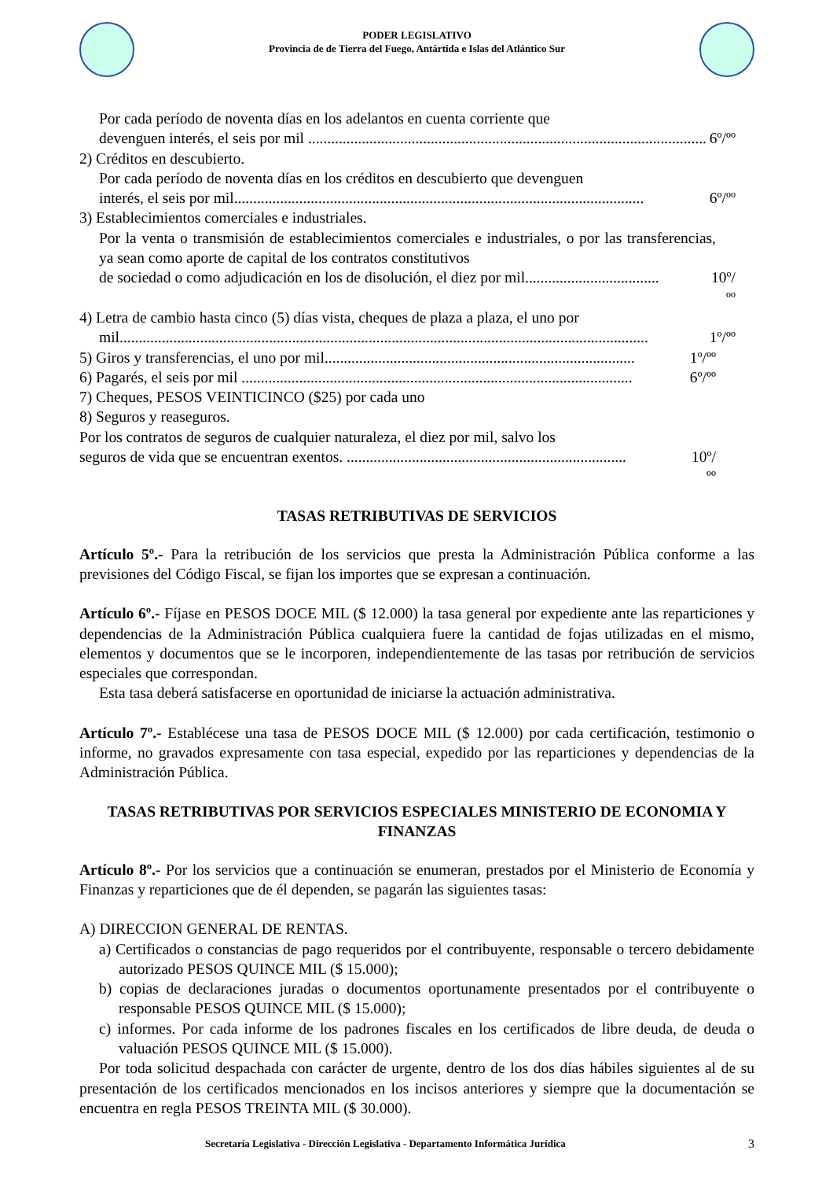PODER LEGISLATIVO
Provincia de de Tierra del Fuego, Antártida e Islas del Atlántico Sur
Por cada período de noventa días en los adelantos en cuenta corriente que
devenguen interés, el seis por mil ........................................................................................................ 6º/ºº
2) Créditos en descubierto.
Por cada período de noventa días en los créditos en descubierto que devenguen
interés, el seis por mil........................................................................................................... 6º/ºº
3) Establecimientos comerciales e industriales.
Por la venta o transmisión de establecimientos comerciales e industriales, o por las transferencias, ya sean como aporte de capital de los contratos constitutivos
de sociedad o como adjudicación en los de disolución, el diez por mil................................... 10º/ºº
4) Letra de cambio hasta cinco (5) días vista, cheques de plaza a plaza, el uno por
mil.......................................................................................................................................... 1º/ºº
5) Giros y transferencias, el uno por mil................................................................................. 1º/ºº
6) Pagarés, el seis por mil ...................................................................................................... 6º/ºº
7) Cheques, PESOS VEINTICINCO ($25) por cada uno
8) Seguros y reaseguros.
Por los contratos de seguros de cualquier naturaleza, el diez por mil, salvo los
seguros de vida que se encuentran exentos. ......................................................................... 10º/ºº
TASAS RETRIBUTIVAS DE SERVICIOS
Artículo 5º.- Para la retribución de los servicios que presta la Administración Pública conforme a las previsiones del Código Fiscal, se fijan los importes que se expresan a continuación.
Artículo 6º.- Fíjase en PESOS DOCE MIL ($ 12.000) la tasa general por expediente ante las reparticiones y dependencias de la Administración Pública cualquiera fuere la cantidad de fojas utilizadas en el mismo, elementos y documentos que se le incorporen, independientemente de las tasas por retribución de servicios especiales que correspondan.
Esta tasa deberá satisfacerse en oportunidad de iniciarse la actuación administrativa.
Artículo 7º.- Establécese una tasa de PESOS DOCE MIL ($ 12.000) por cada certificación, testimonio o informe, no gravados expresamente con tasa especial, expedido por las reparticiones y dependencias de la Administración Pública.
TASAS RETRIBUTIVAS POR SERVICIOS ESPECIALES MINISTERIO DE ECONOMIA Y FINANZAS
Artículo 8º.- Por los servicios que a continuación se enumeran, prestados por el Ministerio de Economía y Finanzas y reparticiones que de él dependen, se pagarán las siguientes tasas:
A) DIRECCION GENERAL DE RENTAS.
a) Certificados o constancias de pago requeridos por el contribuyente, responsable o tercero debidamente autorizado PESOS QUINCE MIL ($ 15.000);
b) copias de declaraciones juradas o documentos oportunamente presentados por el contribuyente o responsable PESOS QUINCE MIL ($ 15.000);
c) informes. Por cada informe de los padrones fiscales en los certificados de libre deuda, de deuda o valuación PESOS QUINCE MIL ($ 15.000).
Por toda solicitud despachada con carácter de urgente, dentro de los dos días hábiles siguientes al de su presentación de los certificados mencionados en los incisos anteriores y siempre que la documentación se encuentra en regla PESOS TREINTA MIL ($ 30.000).
Secretaría Legislativa - Dirección Legislativa - Departamento Informática Jurídica 3